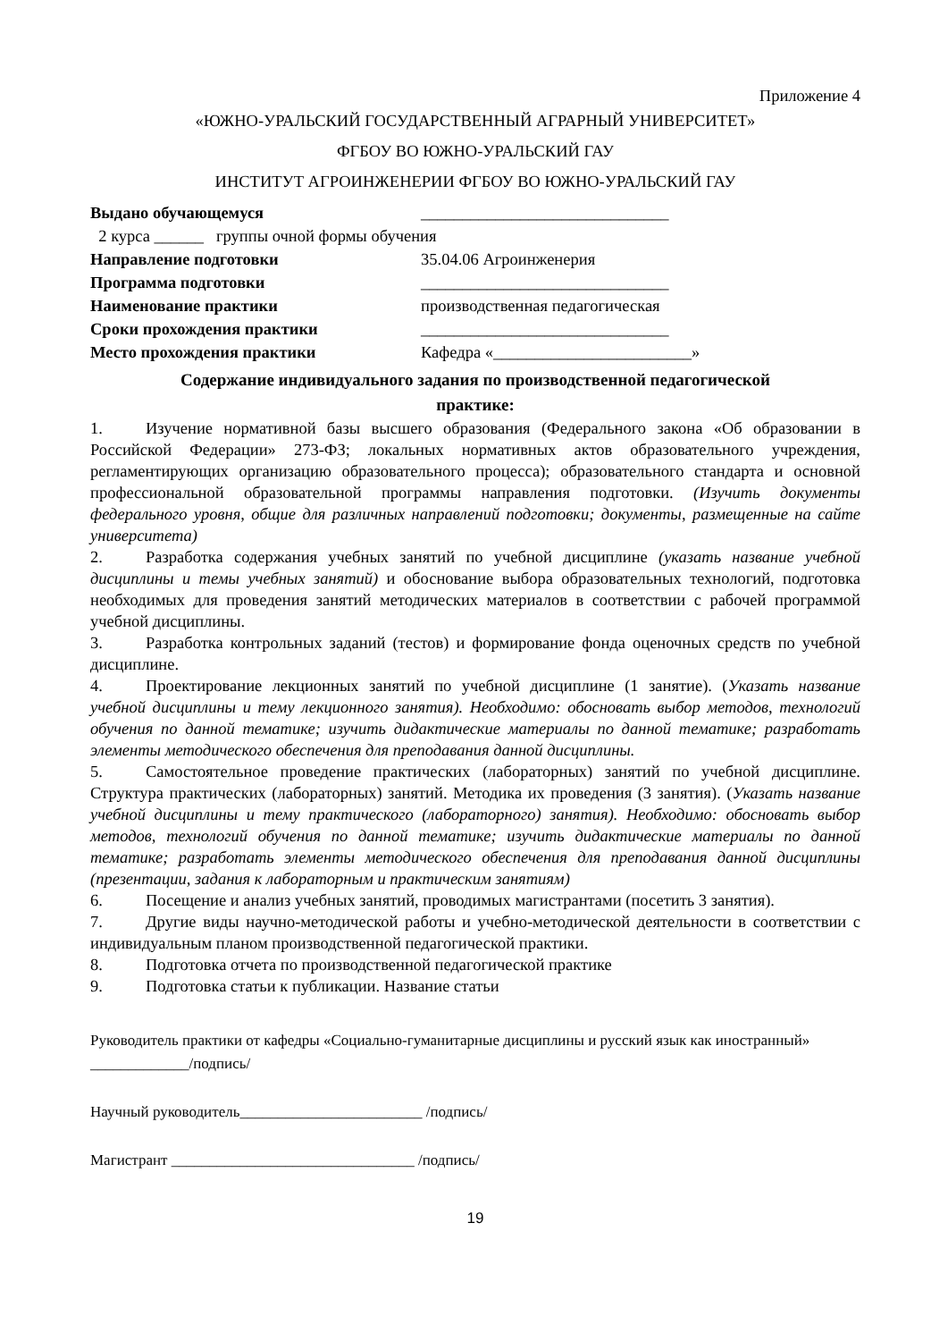Приложение 4
«ЮЖНО-УРАЛЬСКИЙ ГОСУДАРСТВЕННЫЙ АГРАРНЫЙ УНИВЕРСИТЕТ»
ФГБОУ ВО ЮЖНО-УРАЛЬСКИЙ ГАУ
ИНСТИТУТ АГРОИНЖЕНЕРИИ ФГБОУ ВО ЮЖНО-УРАЛЬСКИЙ ГАУ
Выдано обучающемуся ______________________________
2 курса ______ группы очной формы обучения
Направление подготовки 35.04.06 Агроинженерия
Программа подготовки ______________________________
Наименование практики производственная педагогическая
Сроки прохождения практики ______________________________
Место прохождения практики Кафедра «________________________»
Содержание индивидуального задания по производственной педагогической
практике:
1. Изучение нормативной базы высшего образования (Федерального закона «Об образовании в Российской Федерации» 273-ФЗ; локальных нормативных актов образовательного учреждения, регламентирующих организацию образовательного процесса); образовательного стандарта и основной профессиональной образовательной программы направления подготовки. (Изучить документы федерального уровня, общие для различных направлений подготовки; документы, размещенные на сайте университета)
2. Разработка содержания учебных занятий по учебной дисциплине (указать название учебной дисциплины и темы учебных занятий) и обоснование выбора образовательных технологий, подготовка необходимых для проведения занятий методических материалов в соответствии с рабочей программой учебной дисциплины.
3. Разработка контрольных заданий (тестов) и формирование фонда оценочных средств по учебной дисциплине.
4. Проектирование лекционных занятий по учебной дисциплине (1 занятие). (Указать название учебной дисциплины и тему лекционного занятия). Необходимо: обосновать выбор методов, технологий обучения по данной тематике; изучить дидактические материалы по данной тематике; разработать элементы методического обеспечения для преподавания данной дисциплины.
5. Самостоятельное проведение практических (лабораторных) занятий по учебной дисциплине. Структура практических (лабораторных) занятий. Методика их проведения (3 занятия). (Указать название учебной дисциплины и тему практического (лабораторного) занятия). Необходимо: обосновать выбор методов, технологий обучения по данной тематике; изучить дидактические материалы по данной тематике; разработать элементы методического обеспечения для преподавания данной дисциплины (презентации, задания к лабораторным и практическим занятиям)
6. Посещение и анализ учебных занятий, проводимых магистрантами (посетить 3 занятия).
7. Другие виды научно-методической работы и учебно-методической деятельности в соответствии с индивидуальным планом производственной педагогической практики.
8. Подготовка отчета по производственной педагогической практике
9. Подготовка статьи к публикации. Название статьи
Руководитель практики от кафедры «Социально-гуманитарные дисциплины и русский язык как иностранный» _____________/подпись/
Научный руководитель________________________ /подпись/
Магистрант ________________________________ /подпись/
19